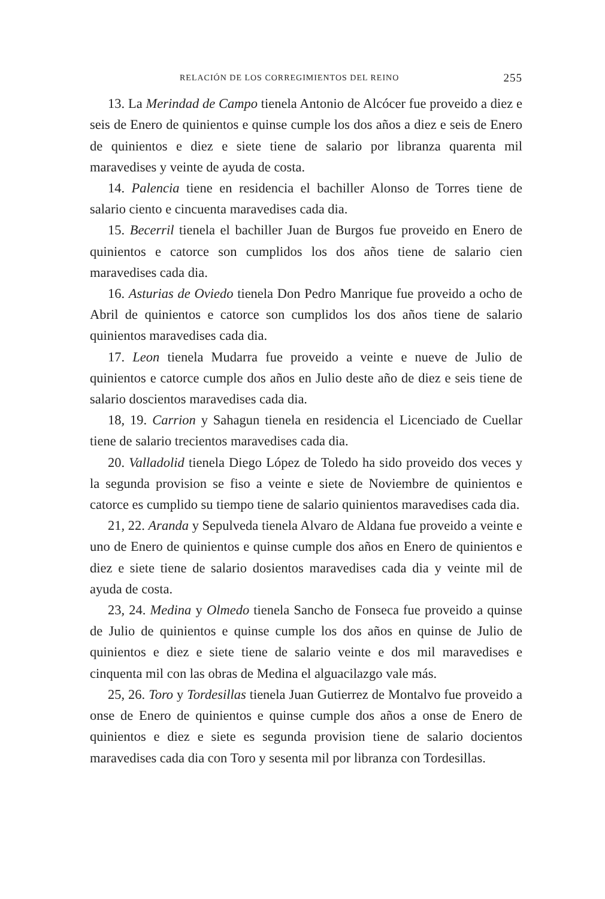RELACIÓN DE LOS CORREGIMIENTOS DEL REINO 255
13. La Merindad de Campo tienela Antonio de Alcócer fue proveido a diez e seis de Enero de quinientos e quinse cumple los dos años a diez e seis de Enero de quinientos e diez e siete tiene de salario por libranza quarenta mil maravedises y veinte de ayuda de costa.
14. Palencia tiene en residencia el bachiller Alonso de Torres tiene de salario ciento e cincuenta maravedises cada dia.
15. Becerril tienela el bachiller Juan de Burgos fue proveido en Enero de quinientos e catorce son cumplidos los dos años tiene de salario cien maravedises cada dia.
16. Asturias de Oviedo tienela Don Pedro Manrique fue proveido a ocho de Abril de quinientos e catorce son cumplidos los dos años tiene de salario quinientos maravedises cada dia.
17. Leon tienela Mudarra fue proveido a veinte e nueve de Julio de quinientos e catorce cumple dos años en Julio deste año de diez e seis tiene de salario doscientos maravedises cada dia.
18, 19. Carrion y Sahagun tienela en residencia el Licenciado de Cuellar tiene de salario trecientos maravedises cada dia.
20. Valladolid tienela Diego López de Toledo ha sido proveido dos veces y la segunda provision se fiso a veinte e siete de Noviembre de quinientos e catorce es cumplido su tiempo tiene de salario quinientos maravedises cada dia.
21, 22. Aranda y Sepulveda tienela Alvaro de Aldana fue proveido a veinte e uno de Enero de quinientos e quinse cumple dos años en Enero de quinientos e diez e siete tiene de salario dosientos maravedises cada dia y veinte mil de ayuda de costa.
23, 24. Medina y Olmedo tienela Sancho de Fonseca fue proveido a quinse de Julio de quinientos e quinse cumple los dos años en quinse de Julio de quinientos e diez e siete tiene de salario veinte e dos mil maravedises e cinquenta mil con las obras de Medina el alguacilazgo vale más.
25, 26. Toro y Tordesillas tienela Juan Gutierrez de Montalvo fue proveido a onse de Enero de quinientos e quinse cumple dos años a onse de Enero de quinientos e diez e siete es segunda provision tiene de salario docientos maravedises cada dia con Toro y sesenta mil por libranza con Tordesillas.